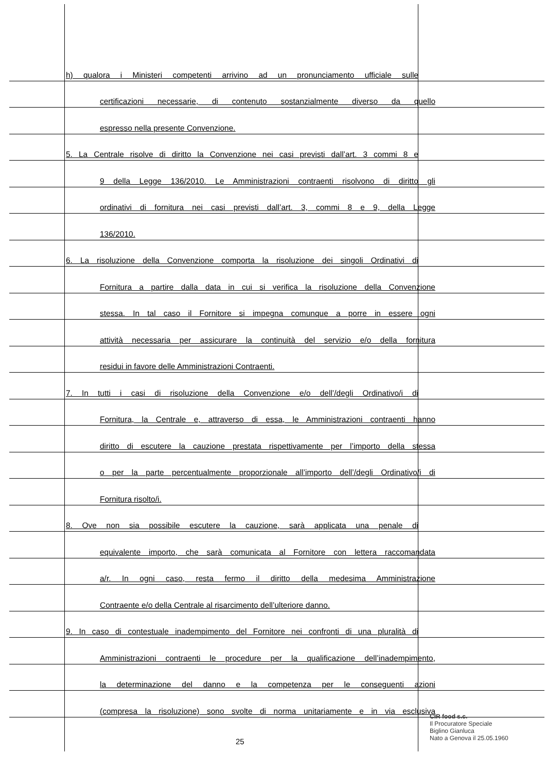h) qualora i Ministeri competenti arrivino ad un pronunciamento ufficiale sulle
certificazioni necessarie, di contenuto sostanzialmente diverso da quello
espresso nella presente Convenzione.
5. La Centrale risolve di diritto la Convenzione nei casi previsti dall’art. 3 commi 8 e
9 della Legge 136/2010. Le Amministrazioni contraenti risolvono di diritto gli
ordinativi di fornitura nei casi previsti dall’art. 3, commi 8 e 9, della Legge
136/2010.
6. La risoluzione della Convenzione comporta la risoluzione dei singoli Ordinativi di
Fornitura a partire dalla data in cui si verifica la risoluzione della Convenzione
stessa. In tal caso il Fornitore si impegna comunque a porre in essere ogni
attività necessaria per assicurare la continuità del servizio e/o della fornitura
residui in favore delle Amministrazioni Contraenti.
7. In tutti i casi di risoluzione della Convenzione e/o dell’/degli Ordinativo/i di
Fornitura, la Centrale e, attraverso di essa, le Amministrazioni contraenti hanno
diritto di escutere la cauzione prestata rispettivamente per l’importo della stessa
o per la parte percentualmente proporzionale all’importo dell’/degli Ordinativo/i di
Fornitura risolto/i.
8. Ove non sia possibile escutere la cauzione, sarà applicata una penale di
equivalente importo, che sarà comunicata al Fornitore con lettera raccomandata
a/r. In ogni caso, resta fermo il diritto della medesima Amministrazione
Contraente e/o della Centrale al risarcimento dell’ulteriore danno.
9. In caso di contestuale inadempimento del Fornitore nei confronti di una pluralità di
Amministrazioni contraenti le procedure per la qualificazione dell’inadempimento,
la determinazione del danno e la competenza per le conseguenti azioni
(compresa la risoluzione) sono svolte di norma unitariamente e in via esclusiva
CIR food s.c.
Il Procuratore Speciale
Biglino Gianluca
Nato a Genova il 25.05.1960
25